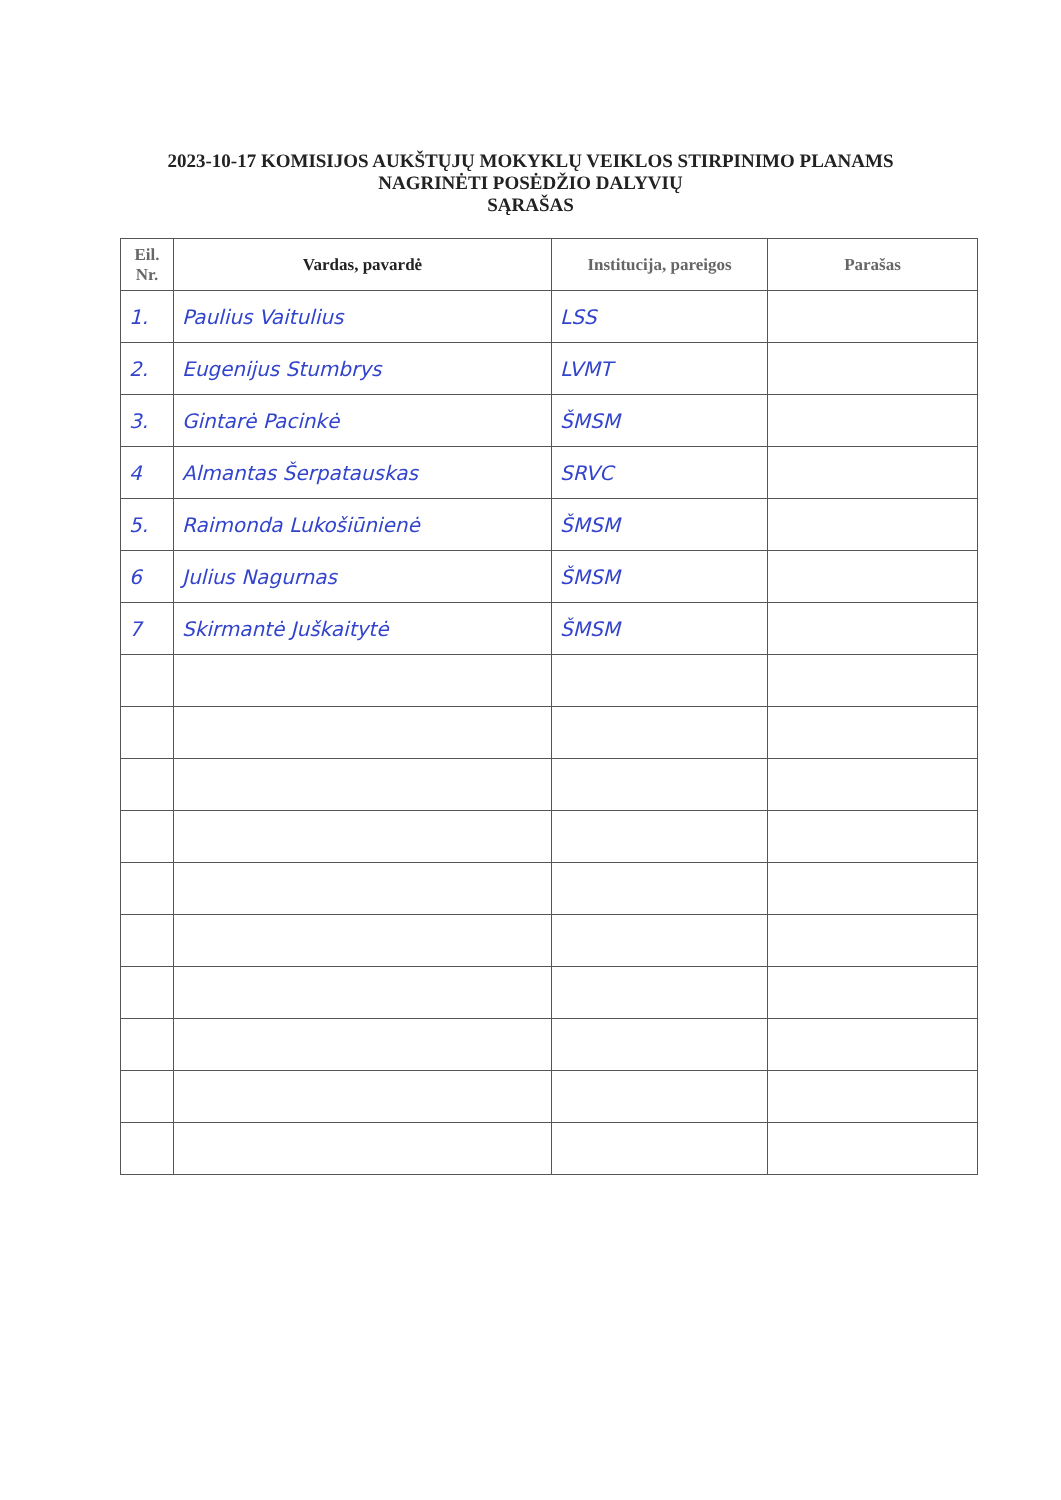2023-10-17 KOMISIJOS AUKŠTŲJŲ MOKYKLŲ VEIKLOS STIRPINIMO PLANAMS
NAGRINĖTI POSĖDŽIO DALYVIŲ
SĄRAŠAS
| Eil. Nr. | Vardas, pavardė | Institucija, pareigos | Parašas |
| --- | --- | --- | --- |
| 1. | Paulius Vaitulius | LSS | |
| 2. | Eugenijus Stumbrys | LVMT | |
| 3. | Gintarė Pacinkė | ŠMSM | |
| 4 | Almantas Šerpatauskas | SRVC | |
| 5. | Raimonda Lukošiūnienė | ŠMSM | |
| 6 | Julius Nagurnas | ŠMSM | |
| 7 | Skirmantė Juškaitytė | ŠMSM | |